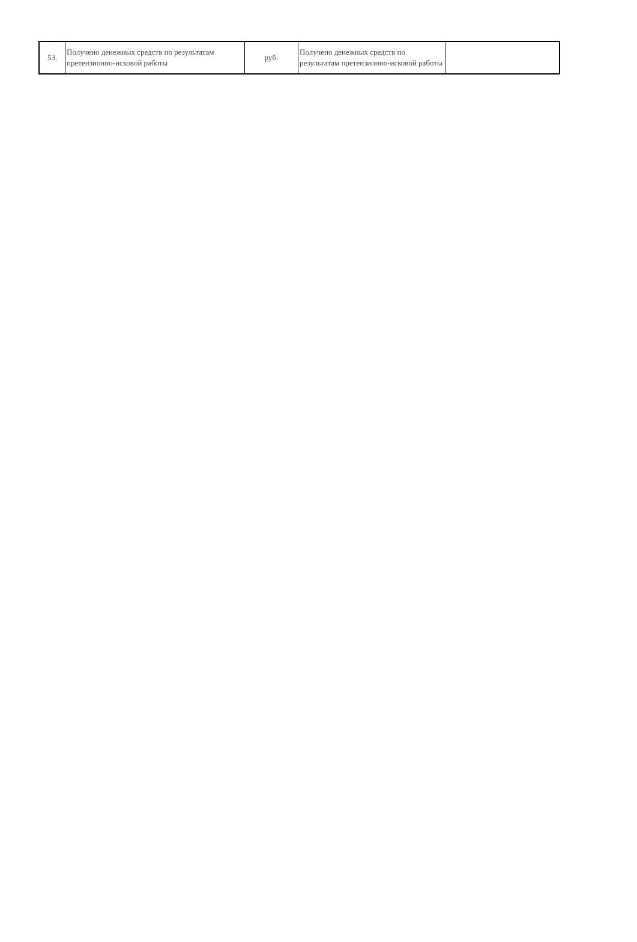| 53. | Получено денежных средств по результатам претензионно-исковой работы | руб. | Получено денежных средств по результатам претензионно-исковой работы | |